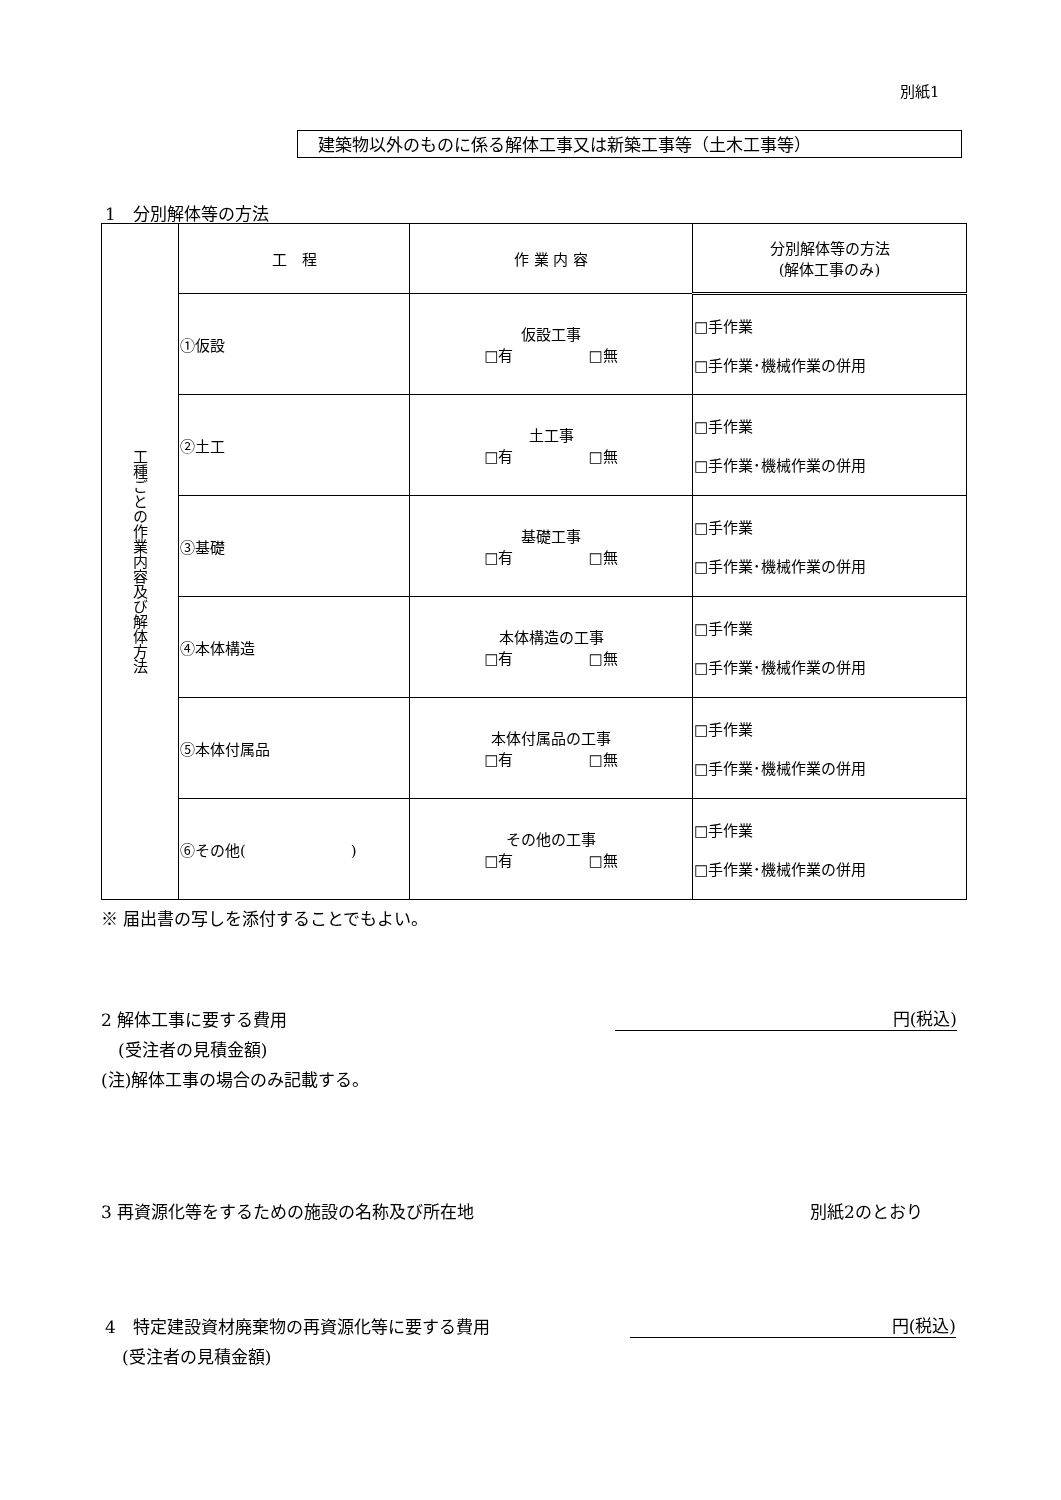別紙1
建築物以外のものに係る解体工事又は新築工事等（土木工事等）
1　分別解体等の方法
| 工種ごとの作業内容及び解体方法 | 工 程 | 作 業 内 容 | 分別解体等の方法 (解体工事のみ) |
| | ①仮設 | 仮設工事 □有 □無 | □手作業 □手作業･機械作業の併用 |
| | ②土工 | 土工事 □有 □無 | □手作業 □手作業･機械作業の併用 |
| | ③基礎 | 基礎工事 □有 □無 | □手作業 □手作業･機械作業の併用 |
| | ④本体構造 | 本体構造の工事 □有 □無 | □手作業 □手作業･機械作業の併用 |
| | ⑤本体付属品 | 本体付属品の工事 □有 □無 | □手作業 □手作業･機械作業の併用 |
| | ⑥その他( ) | その他の工事 □有 □無 | □手作業 □手作業･機械作業の併用 |
※ 届出書の写しを添付することでもよい。
2 解体工事に要する費用
　(受注者の見積金額)
(注)解体工事の場合のみ記載する。
円(税込)
3 再資源化等をするための施設の名称及び所在地
別紙2のとおり
4　特定建設資材廃棄物の再資源化等に要する費用
　(受注者の見積金額)
円(税込)